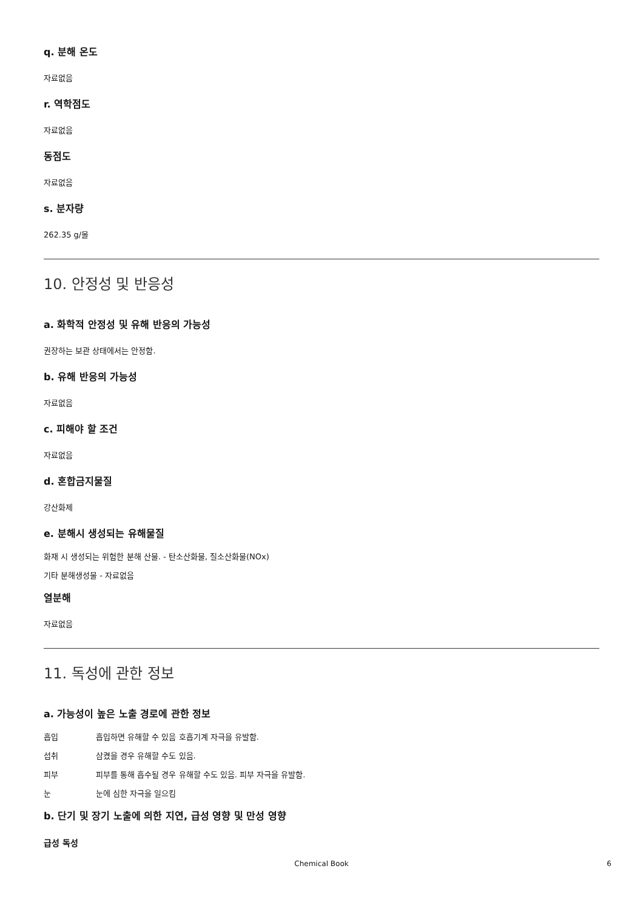q. 분해 온도
자료없음
r. 역학점도
자료없음
동점도
자료없음
s. 분자량
262.35 g/몰
10. 안정성 및 반응성
a. 화학적 안정성 및 유해 반응의 가능성
권장하는 보관 상태에서는 안정함.
b. 유해 반응의 가능성
자료없음
c. 피해야 할 조건
자료없음
d. 혼합금지물질
강산화제
e. 분해시 생성되는 유해물질
화재 시 생성되는 위험한 분해 산물. - 탄소산화물, 질소산화물(NOx)
기타 분해생성물 - 자료없음
열분해
자료없음
11. 독성에 관한 정보
a. 가능성이 높은 노출 경로에 관한 정보
흡입 흡입하면 유해할 수 있음 호흡기계 자극을 유발함.
섭취 삼켰을 경우 유해할 수도 있음.
피부 피부를 통해 흡수될 경우 유해할 수도 있음. 피부 자극을 유발함.
눈 눈에 심한 자극을 일으킴
b. 단기 및 장기 노출에 의한 지연, 급성 영향 및 만성 영향
급성 독성
Chemical Book
6